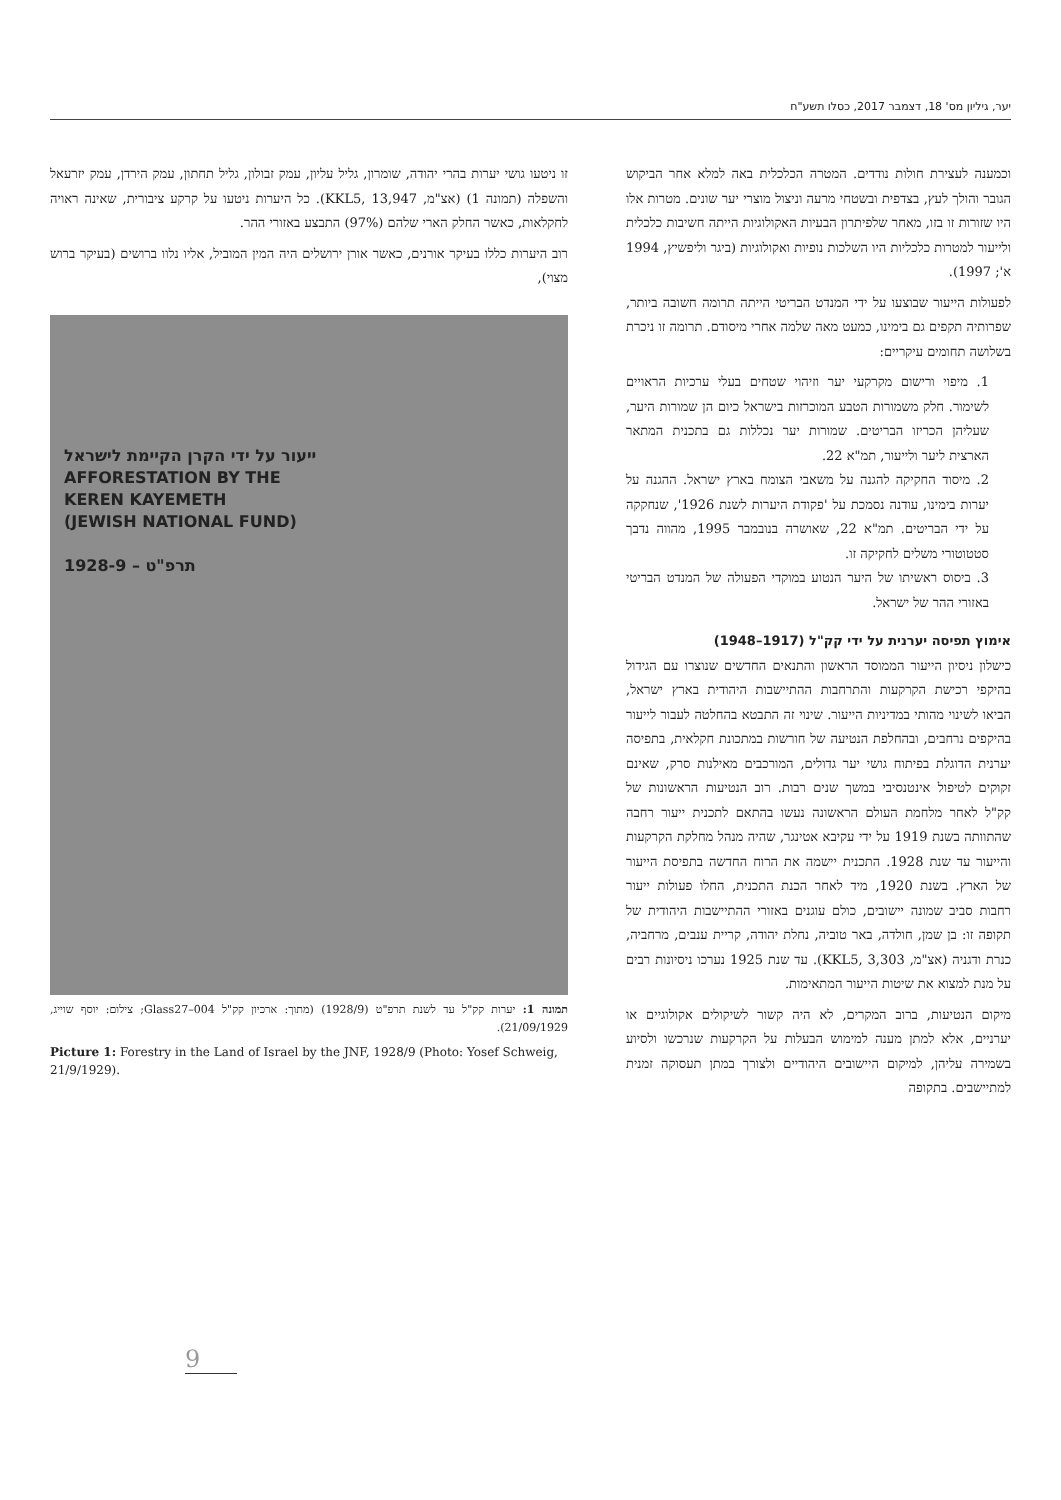יער, גיליון מס' 18, דצמבר 2017, כסלו תשע"ח
וכמענה לעצירת חולות נודדים. המטרה הכלכלית באה למלא אחר הביקוש הגובר והולך לעץ, בצדפית ובשטחי מרעה וניצול מוצרי יער שונים. מטרות אלו היו שזורות זו בזו, מאחר שלפיתרון הבעיות האקולוגיות הייתה חשיבות כלכלית ולייעור למטרות כלכליות היו השלכות נופיות ואקולוגיות (ביגר וליפשיץ, 1994 א'; 1997).
לפעולות הייעור שבוצעו על ידי המנדט הבריטי הייתה תרומה חשובה ביותר, שפרותיה תקפים גם בימינו, כמעט מאה שלמה אחרי מיסודם. תרומה זו ניכרת בשלושה תחומים עיקריים:
1. מיפוי ורישום מקרקעי יער וזיהוי שטחים בעלי ערכיות הראויים לשימור. חלק משמורות הטבע המוכרזות בישראל כיום הן שמורות היער, שעליהן הכריזו הבריטים. שמורות יער נכללות גם בתכנית המתאר הארצית ליער ולייעור, תמ"א 22.
2. מיסוד החקיקה להגנה על משאבי הצומח בארץ ישראל. ההגנה על יערות בימינו, עודנה נסמכת על 'פקודת היערות לשנת 1926', שנחקקה על ידי הבריטים. תמ"א 22, שאושרה בנובמבר 1995, מהווה נדבך סטטוטורי משלים לחקיקה זו.
3. ביסוס ראשיתו של היער הנטוע במוקדי הפעולה של המנדט הבריטי באזורי ההר של ישראל.
אימוץ תפיסה יערנית על ידי קק"ל (1917–1948)
כישלון ניסיון הייעור הממוסד הראשון והתנאים החדשים שנוצרו עם הגידול בהיקפי רכישת הקרקעות והתרחבות ההתיישבות היהודית בארץ ישראל, הביאו לשינוי מהותי במדיניות הייעור. שינוי זה התבטא בהחלטה לעבור לייעור בהיקפים נרחבים, ובהחלפת הנטיעה של חורשות במתכונת חקלאית, בתפיסה יערנית הדוגלת בפיתוח גושי יער גדולים, המורכבים מאילנות סרק, שאינם זקוקים לטיפול אינטנסיבי במשך שנים רבות. רוב הנטיעות הראשונות של קק"ל לאחר מלחמת העולם הראשונה נעשו בהתאם לתכנית ייעור רחבה שהתוותה בשנת 1919 על ידי עקיבא אטינגר, שהיה מנהל מחלקת הקרקעות והייעור עד שנת 1928. התכנית יישמה את הרוח החדשה בתפיסת הייעור של הארץ. בשנת 1920, מיד לאחר הכנת התכנית, החלו פעולות ייעור רחבות סביב שמונה יישובים, כולם עוגנים באזורי ההתיישבות היהודית של תקופה זו: בן שמן, חולדה, באר טוביה, נחלת יהודה, קריית ענבים, מרחביה, כנרת ודגניה (אצ"מ, KKL5, 3,303). עד שנת 1925 נערכו ניסיונות רבים על מנת למצוא את שיטות הייעור המתאימות.
מיקום הנטיעות, ברוב המקרים, לא היה קשור לשיקולים אקולוגיים או יערניים, אלא למתן מענה למימוש הבעלות על הקרקעות שנרכשו ולסיוע בשמירה עליהן, למיקום היישובים היהודיים ולצורך במתן תעסוקה זמנית למתיישבים. בתקופה
זו ניטעו גושי יערות בהרי יהודה, שומרון, גליל עליון, עמק זבולון, גליל תחתון, עמק הירדן, עמק יזרעאל והשפלה (תמונה 1) (אצ"מ, KKL5, 13,947). כל היערות ניטעו על קרקע ציבורית, שאינה ראויה לחקלאות, כאשר החלק הארי שלהם (97%) התבצע באזורי ההר.
רוב היערות כללו בעיקר אורנים, כאשר אורן ירושלים היה המין המוביל, אליו נלוו ברושים (בעיקר ברוש מצוי),
ייעור על ידי הקרן הקיימת לישראל
AFFORESTATION BY THE
KEREN KAYEMETH
(JEWISH NATIONAL FUND)
1928-9 – תרפ"ט
תמונה 1: יערות קק"ל עד לשנת תרפ"ט (1928/9) (מתוך: ארכיון קק"ל Glass27–004; צילום: יוסף שוייג, 21/09/1929).
Picture 1: Forestry in the Land of Israel by the JNF, 1928/9 (Photo: Yosef Schweig, 21/9/1929).
9